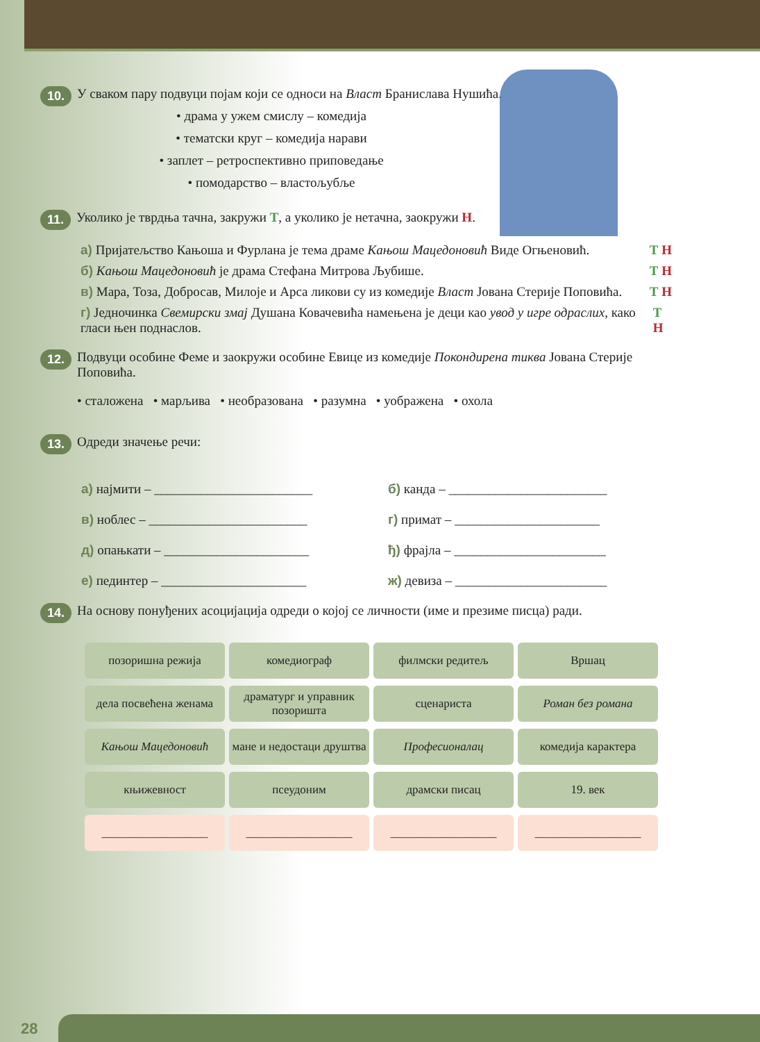10.
У сваком пару подвуци појам који се односи на Власт Бранислава Нушића.
• драма у ужем смислу – комедија
• тематски круг – комедија нарави
• заплет – ретроспективно приповедање
• помодарство – властољубље
11.
Уколико је тврдња тачна, закружи Т, а уколико је нетачна, заокружи Н.
а) Пријатељство Кањоша и Фурлана је тема драме Кањош Мацедоновић Виде Огњеновић. Т Н
б) Кањош Мацедоновић је драма Стефана Митрова Љубише. Т Н
в) Мара, Тоза, Добросав, Милоје и Арса ликови су из комедије Власт Јована Стерије Поповића. Т Н
г) Једночинка Свемирски змај Душана Ковачевића намењена је деци као увод у игре одраслих, како гласи њен поднаслов. Т Н
12.
Подвуци особине Феме и заокружи особине Евице из комедије Покондирена тиква Јована Стерије Поповића.
• сталожена • марљива • необразована • разумна • уображена • охола
13.
Одреди значење речи:
| а) најмити – ________________________ | б) канда – ________________________ |
| в) ноблес – ________________________ | г) примат – ______________________ |
| д) опањкати – ______________________ | ђ) фрајла – _______________________ |
| е) пединтер – ______________________ | ж) девиза – _______________________ |
14.
На основу понуђених асоцијација одреди о којој се личности (име и презиме писца) ради.
| позоришна режија | комедиограф | филмски редитељ | Вршац |
| дела посвећена женама | драматург и управник позоришта | сценариста | Роман без романа |
| Кањош Мацедоновић | мане и недостаци друштва | Професионалац | комедија карактера |
| књижевност | псеудоним | драмски писац | 19. век |
| __________________ | __________________ | __________________ | __________________ |
28